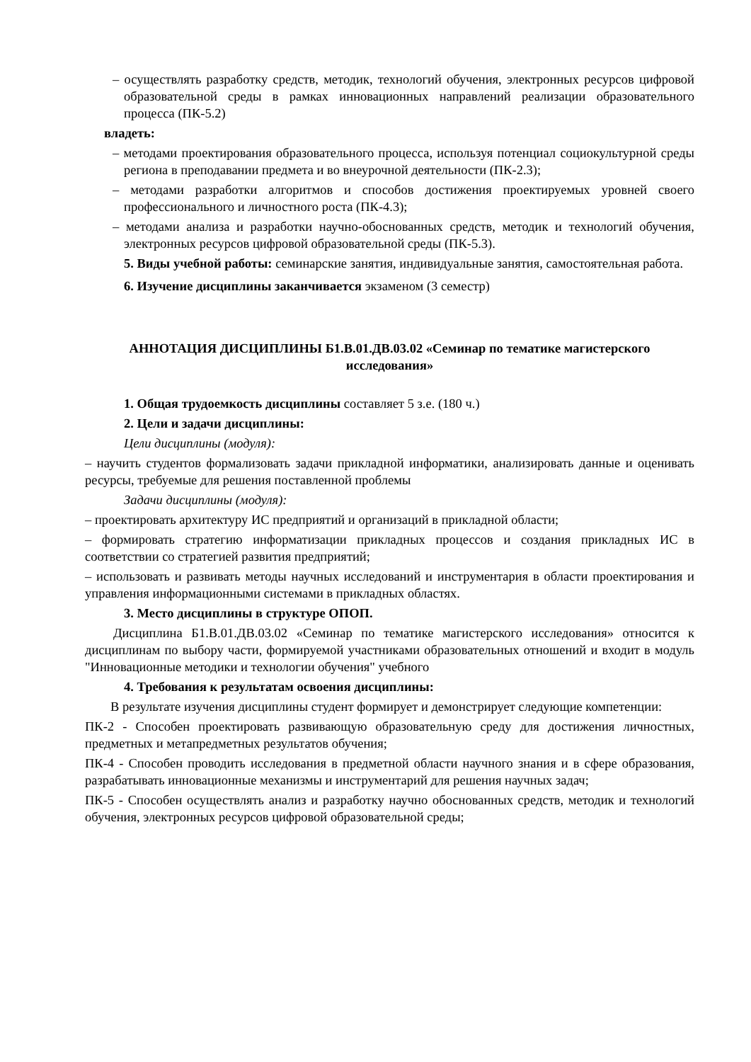– осуществлять разработку средств, методик, технологий обучения, электронных ресурсов цифровой образовательной среды в рамках инновационных направлений реализации образовательного процесса (ПК-5.2)
владеть:
– методами проектирования образовательного процесса, используя потенциал социокультурной среды региона в преподавании предмета и во внеурочной деятельности (ПК-2.3);
– методами разработки алгоритмов и способов достижения проектируемых уровней своего профессионального и личностного роста (ПК-4.3);
– методами анализа и разработки научно-обоснованных средств, методик и технологий обучения, электронных ресурсов цифровой образовательной среды (ПК-5.3).
5. Виды учебной работы: семинарские занятия, индивидуальные занятия, самостоятельная работа.
6. Изучение дисциплины заканчивается экзаменом (3 семестр)
АННОТАЦИЯ ДИСЦИПЛИНЫ Б1.В.01.ДВ.03.02 «Семинар по тематике магистерского исследования»
1. Общая трудоемкость дисциплины составляет 5 з.е. (180 ч.)
2. Цели и задачи дисциплины:
Цели дисциплины (модуля):
– научить студентов формализовать задачи прикладной информатики, анализировать данные и оценивать ресурсы, требуемые для решения поставленной проблемы
Задачи дисциплины (модуля):
– проектировать архитектуру ИС предприятий и организаций в прикладной области;
– формировать стратегию информатизации прикладных процессов и создания прикладных ИС в соответствии со стратегией развития предприятий;
– использовать и развивать методы научных исследований и инструментария в области проектирования и управления информационными системами в прикладных областях.
3. Место дисциплины в структуре ОПОП.
Дисциплина Б1.В.01.ДВ.03.02 «Семинар по тематике магистерского исследования» относится к дисциплинам по выбору части, формируемой участниками образовательных отношений и входит в модуль "Инновационные методики и технологии обучения" учебного
4. Требования к результатам освоения дисциплины:
В результате изучения дисциплины студент формирует и демонстрирует следующие компетенции:
ПК-2 - Способен проектировать развивающую образовательную среду для достижения личностных, предметных и метапредметных результатов обучения;
ПК-4 - Способен проводить исследования в предметной области научного знания и в сфере образования, разрабатывать инновационные механизмы и инструментарий для решения научных задач;
ПК-5 - Способен осуществлять анализ и разработку научно обоснованных средств, методик и технологий обучения, электронных ресурсов цифровой образовательной среды;